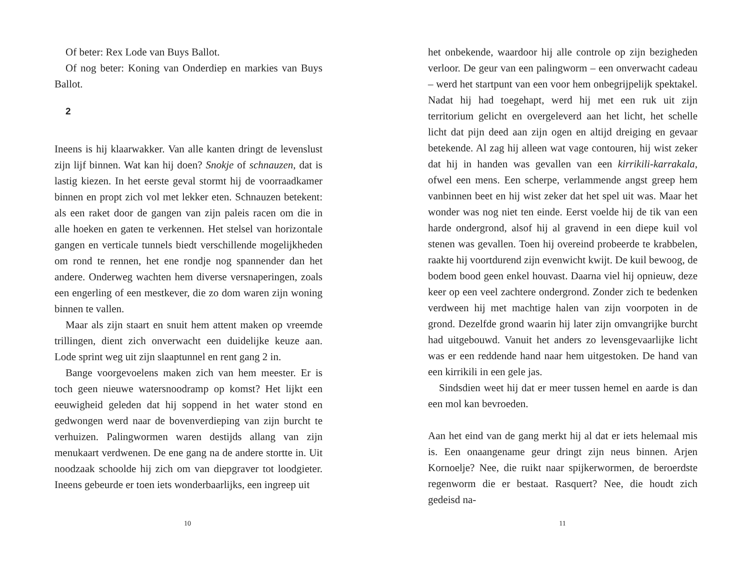Of beter: Rex Lode van Buys Ballot.
Of nog beter: Koning van Onderdiep en markies van Buys Ballot.
2
Ineens is hij klaarwakker. Van alle kanten dringt de levenslust zijn lijf binnen. Wat kan hij doen? Snokje of schnauzen, dat is lastig kiezen. In het eerste geval stormt hij de voorraadkamer binnen en propt zich vol met lekker eten. Schnauzen betekent: als een raket door de gangen van zijn paleis racen om die in alle hoeken en gaten te verkennen. Het stelsel van horizontale gangen en verticale tunnels biedt verschillende mogelijkheden om rond te rennen, het ene rondje nog spannender dan het andere. Onderweg wachten hem diverse versnaperingen, zoals een engerling of een mestkever, die zo dom waren zijn woning binnen te vallen.
Maar als zijn staart en snuit hem attent maken op vreemde trillingen, dient zich onverwacht een duidelijke keuze aan. Lode sprint weg uit zijn slaaptunnel en rent gang 2 in.
Bange voorgevoelens maken zich van hem meester. Er is toch geen nieuwe watersnoodramp op komst? Het lijkt een eeuwigheid geleden dat hij soppend in het water stond en gedwongen werd naar de bovenverdieping van zijn burcht te verhuizen. Palingwormen waren destijds allang van zijn menukaart verdwenen. De ene gang na de andere stortte in. Uit noodzaak schoolde hij zich om van diepgraver tot loodgieter. Ineens gebeurde er toen iets wonderbaarlijks, een ingreep uit
10
het onbekende, waardoor hij alle controle op zijn bezigheden verloor. De geur van een palingworm – een onverwacht cadeau – werd het startpunt van een voor hem onbegrijpelijk spektakel. Nadat hij had toegehapt, werd hij met een ruk uit zijn territorium gelicht en overgeleverd aan het licht, het schelle licht dat pijn deed aan zijn ogen en altijd dreiging en gevaar betekende. Al zag hij alleen wat vage contouren, hij wist zeker dat hij in handen was gevallen van een kirrikili-karrakala, ofwel een mens. Een scherpe, verlammende angst greep hem vanbinnen beet en hij wist zeker dat het spel uit was. Maar het wonder was nog niet ten einde. Eerst voelde hij de tik van een harde ondergrond, alsof hij al gravend in een diepe kuil vol stenen was gevallen. Toen hij overeind probeerde te krabbelen, raakte hij voortdurend zijn evenwicht kwijt. De kuil bewoog, de bodem bood geen enkel houvast. Daarna viel hij opnieuw, deze keer op een veel zachtere ondergrond. Zonder zich te bedenken verdween hij met machtige halen van zijn voorpoten in de grond. Dezelfde grond waarin hij later zijn omvangrijke burcht had uitgebouwd. Vanuit het anders zo levensgevaarlijke licht was er een reddende hand naar hem uitgestoken. De hand van een kirrikili in een gele jas.
Sindsdien weet hij dat er meer tussen hemel en aarde is dan een mol kan bevroeden.
Aan het eind van de gang merkt hij al dat er iets helemaal mis is. Een onaangename geur dringt zijn neus binnen. Arjen Kornoelje? Nee, die ruikt naar spijkerwormen, de beroerdste regenworm die er bestaat. Rasquert? Nee, die houdt zich gedeisd na-
11